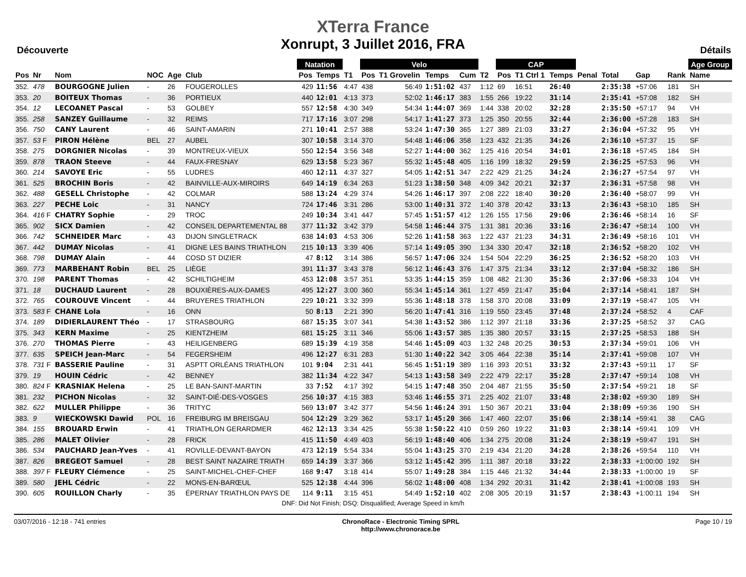XTerra France
Xonrupt, 3 Juillet 2016, FRA
Découverte Détails
| | | | | | | Natation | | | Velo | | | | | CAP | | | | | | | Age Group |
| --- | --- | --- | --- | --- | --- | --- | --- | --- | --- | --- | --- | --- | --- | --- | --- | --- | --- | --- | --- | --- | --- |
| Pos | Nr | Nom | NOC | Age | Club | Pos | Temps | T1 | Pos | T1 Grovelin | Temps | Cum | T2 | Pos | T1 Ctrl 1 | Temps | Penal | Total | Gap | Rank | Name |
| 352. | 478 | BOURGOGNE Julien | - | 26 | FOUGEROLLES | 429 | 11:56 | 4:47 | 438 | 56:49 | 1:51:02 | 437 | 1:12 | 69 | 16:51 | 26:40 | | 2:35:38 | +57:06 | 181 | SH |
| 353. | 20 | BOITEUX Thomas | - | 36 | PORTIEUX | 440 | 12:01 | 4:13 | 373 | 52:02 | 1:46:17 | 383 | 1:55 | 266 | 19:22 | 31:14 | | 2:35:41 | +57:08 | 182 | SH |
| 354. | 12 | LECOANET Pascal | - | 53 | GOLBEY | 557 | 12:58 | 4:30 | 349 | 54:34 | 1:44:07 | 369 | 1:44 | 338 | 20:02 | 32:28 | | 2:35:50 | +57:17 | 94 | VH |
| 355. | 258 | SANZEY Guillaume | - | 32 | REIMS | 717 | 17:16 | 3:07 | 298 | 54:17 | 1:41:27 | 373 | 1:25 | 350 | 20:55 | 32:44 | | 2:36:00 | +57:28 | 183 | SH |
| 356. | 750 | CANY Laurent | - | 46 | SAINT-AMARIN | 271 | 10:41 | 2:57 | 388 | 53:24 | 1:47:30 | 365 | 1:27 | 389 | 21:03 | 33:27 | | 2:36:04 | +57:32 | 95 | VH |
| 357. | 53 F | PIRON Hélène | BEL | 27 | AUBEL | 307 | 10:58 | 3:14 | 370 | 54:48 | 1:46:06 | 358 | 1:23 | 432 | 21:35 | 34:26 | | 2:36:10 | +57:37 | 15 | SF |
| 358. | 275 | DORGNIER Nicolas | - | 39 | MONTREUX-VIEUX | 550 | 12:54 | 3:56 | 348 | 52:27 | 1:44:00 | 362 | 1:25 | 416 | 20:54 | 34:01 | | 2:36:18 | +57:45 | 184 | SH |
| 359. | 878 | TRAON Steeve | - | 44 | FAUX-FRESNAY | 629 | 13:58 | 5:23 | 367 | 55:32 | 1:45:48 | 405 | 1:16 | 199 | 18:32 | 29:59 | | 2:36:25 | +57:53 | 96 | VH |
| 360. | 214 | SAVOYE Eric | - | 55 | LUDRES | 460 | 12:11 | 4:37 | 327 | 54:05 | 1:42:51 | 347 | 2:22 | 429 | 21:25 | 34:24 | | 2:36:27 | +57:54 | 97 | VH |
| 361. | 525 | BROCHIN Boris | - | 42 | BAINVILLE-AUX-MIROIRS | 649 | 14:19 | 6:34 | 263 | 51:23 | 1:38:50 | 348 | 4:09 | 342 | 20:21 | 32:37 | | 2:36:31 | +57:58 | 98 | VH |
| 362. | 488 | GESELL Christophe | - | 42 | COLMAR | 588 | 13:24 | 4:29 | 374 | 54:26 | 1:46:17 | 397 | 2:08 | 222 | 18:40 | 30:20 | | 2:36:40 | +58:07 | 99 | VH |
| 363. | 227 | PECHE Loic | - | 31 | NANCY | 724 | 17:46 | 3:31 | 286 | 53:00 | 1:40:31 | 372 | 1:40 | 378 | 20:42 | 33:13 | | 2:36:43 | +58:10 | 185 | SH |
| 364. | 416 F | CHATRY Sophie | - | 29 | TROC | 249 | 10:34 | 3:41 | 447 | 57:45 | 1:51:57 | 412 | 1:26 | 155 | 17:56 | 29:06 | | 2:36:46 | +58:14 | 16 | SF |
| 365. | 902 | SICX Damien | - | 42 | CONSEIL DEPARTEMENTAL 88 | 377 | 11:32 | 3:42 | 379 | 54:58 | 1:46:44 | 375 | 1:31 | 381 | 20:36 | 33:16 | | 2:36:47 | +58:14 | 100 | VH |
| 366. | 742 | SCHNEIDER Marc | - | 43 | DIJON SINGLETRACK | 638 | 14:03 | 4:53 | 306 | 52:26 | 1:41:58 | 363 | 1:22 | 437 | 21:23 | 34:31 | | 2:36:49 | +58:16 | 101 | VH |
| 367. | 442 | DUMAY Nicolas | - | 41 | DIGNE LES BAINS TRIATHLON | 215 | 10:13 | 3:39 | 406 | 57:14 | 1:49:05 | 390 | 1:34 | 330 | 20:47 | 32:18 | | 2:36:52 | +58:20 | 102 | VH |
| 368. | 798 | DUMAY Alain | - | 44 | COSD ST DIZIER | 47 | 8:12 | 3:14 | 386 | 56:57 | 1:47:06 | 324 | 1:54 | 504 | 22:29 | 36:25 | | 2:36:52 | +58:20 | 103 | VH |
| 369. | 773 | MARBEHANT Robin | BEL | 25 | LIÈGE | 391 | 11:37 | 3:43 | 378 | 56:12 | 1:46:43 | 376 | 1:47 | 375 | 21:34 | 33:12 | | 2:37:04 | +58:32 | 186 | SH |
| 370. | 198 | PARENT Thomas | - | 42 | SCHILTIGHEIM | 453 | 12:08 | 3:57 | 351 | 53:35 | 1:44:15 | 359 | 1:08 | 482 | 21:30 | 35:36 | | 2:37:06 | +58:33 | 104 | VH |
| 371. | 18 | DUCHAUD Laurent | - | 28 | BOUXIÈRES-AUX-DAMES | 495 | 12:27 | 3:00 | 360 | 55:34 | 1:45:14 | 361 | 1:27 | 459 | 21:47 | 35:04 | | 2:37:14 | +58:41 | 187 | SH |
| 372. | 765 | COUROUVE Vincent | - | 44 | BRUYERES TRIATHLON | 229 | 10:21 | 3:32 | 399 | 55:36 | 1:48:18 | 378 | 1:58 | 370 | 20:08 | 33:09 | | 2:37:19 | +58:47 | 105 | VH |
| 373. | 583 F | CHANE Lola | - | 16 | ONN | 50 | 8:13 | 2:21 | 390 | 56:20 | 1:47:41 | 316 | 1:19 | 550 | 23:45 | 37:48 | | 2:37:24 | +58:52 | 4 | CAF |
| 374. | 189 | DIDIERLAURENT Théo | - | 17 | STRASBOURG | 687 | 15:35 | 3:07 | 341 | 54:38 | 1:43:52 | 386 | 1:12 | 397 | 21:18 | 33:36 | | 2:37:25 | +58:52 | 37 | CAG |
| 375. | 343 | KERN Maxime | - | 25 | KIENTZHEIM | 681 | 15:25 | 3:11 | 346 | 55:06 | 1:43:57 | 385 | 1:35 | 380 | 20:57 | 33:15 | | 2:37:25 | +58:53 | 188 | SH |
| 376. | 270 | THOMAS Pierre | - | 43 | HEILIGENBERG | 689 | 15:39 | 4:19 | 358 | 54:46 | 1:45:09 | 403 | 1:32 | 248 | 20:25 | 30:53 | | 2:37:34 | +59:01 | 106 | VH |
| 377. | 635 | SPEICH Jean-Marc | - | 54 | FEGERSHEIM | 496 | 12:27 | 6:31 | 283 | 51:30 | 1:40:22 | 342 | 3:05 | 464 | 22:38 | 35:14 | | 2:37:41 | +59:08 | 107 | VH |
| 378. | 731 F | BASSERIE Pauline | - | 31 | ASPTT ORLÉANS TRIATHLON | 101 | 9:04 | 2:31 | 441 | 56:45 | 1:51:19 | 389 | 1:16 | 393 | 20:51 | 33:32 | | 2:37:43 | +59:11 | 17 | SF |
| 379. | 19 | HOUIN Cédric | - | 42 | BENNEY | 382 | 11:34 | 4:22 | 347 | 54:13 | 1:43:58 | 349 | 2:22 | 479 | 22:17 | 35:28 | | 2:37:47 | +59:14 | 108 | VH |
| 380. | 824 F | KRASNIAK Helena | - | 25 | LE BAN-SAINT-MARTIN | 33 | 7:52 | 4:17 | 392 | 54:15 | 1:47:48 | 350 | 2:04 | 487 | 21:55 | 35:50 | | 2:37:54 | +59:21 | 18 | SF |
| 381. | 232 | PICHON Nicolas | - | 32 | SAINT-DIÉ-DES-VOSGES | 256 | 10:37 | 4:15 | 383 | 53:46 | 1:46:55 | 371 | 2:25 | 402 | 21:07 | 33:48 | | 2:38:02 | +59:30 | 189 | SH |
| 382. | 622 | MULLER Philippe | - | 36 | TRITYC | 569 | 13:07 | 3:42 | 377 | 54:56 | 1:46:24 | 391 | 1:50 | 367 | 20:21 | 33:04 | | 2:38:09 | +59:36 | 190 | SH |
| 383. | 9 | WIECKOWSKI Dawid | POL | 16 | FREIBURG IM BREISGAU | 504 | 12:29 | 3:29 | 362 | 53:17 | 1:45:20 | 366 | 1:47 | 460 | 22:07 | 35:06 | | 2:38:14 | +59:41 | 38 | CAG |
| 384. | 155 | BROUARD Erwin | - | 41 | TRIATHLON GERARDMER | 462 | 12:13 | 3:34 | 425 | 55:38 | 1:50:22 | 410 | 0:59 | 260 | 19:22 | 31:03 | | 2:38:14 | +59:41 | 109 | VH |
| 385. | 286 | MALET Olivier | - | 28 | FRICK | 415 | 11:50 | 4:49 | 403 | 56:19 | 1:48:40 | 406 | 1:34 | 275 | 20:08 | 31:24 | | 2:38:19 | +59:47 | 191 | SH |
| 386. | 534 | PAUCHARD Jean-Yves | - | 41 | ROVILLE-DEVANT-BAYON | 473 | 12:19 | 5:54 | 334 | 55:04 | 1:43:25 | 370 | 2:19 | 434 | 21:20 | 34:28 | | 2:38:26 | +59:54 | 110 | VH |
| 387. | 826 | BREGEOT Samuel | - | 28 | BEST SAINT NAZAIRE TRIATH | 659 | 14:39 | 3:37 | 366 | 53:12 | 1:45:42 | 395 | 1:11 | 387 | 20:18 | 33:22 | | 2:38:33 | +1:00:00 | 192 | SH |
| 388. | 397 F | FLEURY Clémence | - | 25 | SAINT-MICHEL-CHEF-CHEF | 168 | 9:47 | 3:18 | 414 | 55:07 | 1:49:28 | 384 | 1:15 | 446 | 21:32 | 34:44 | | 2:38:33 | +1:00:00 | 19 | SF |
| 389. | 580 | JEHL Cédric | - | 22 | MONS-EN-BARŒUL | 525 | 12:38 | 4:44 | 396 | 56:02 | 1:48:00 | 408 | 1:34 | 292 | 20:31 | 31:42 | | 2:38:41 | +1:00:08 | 193 | SH |
| 390. | 605 | ROUILLON Charly | - | 35 | ÉPERNAY TRIATHLON PAYS DE | 114 | 9:11 | 3:15 | 451 | 54:49 | 1:52:10 | 402 | 2:08 | 305 | 20:19 | 31:57 | | 2:38:43 | +1:00:11 | 194 | SH |
DNF: Did Not Finish; DSQ: Disqualified; Average Speed in km/h
03/07/2016 - 12:18 - 741 entries ChronoRace - Electronic Timing SPRL
http://www.chronorace.be Page 10 / 19